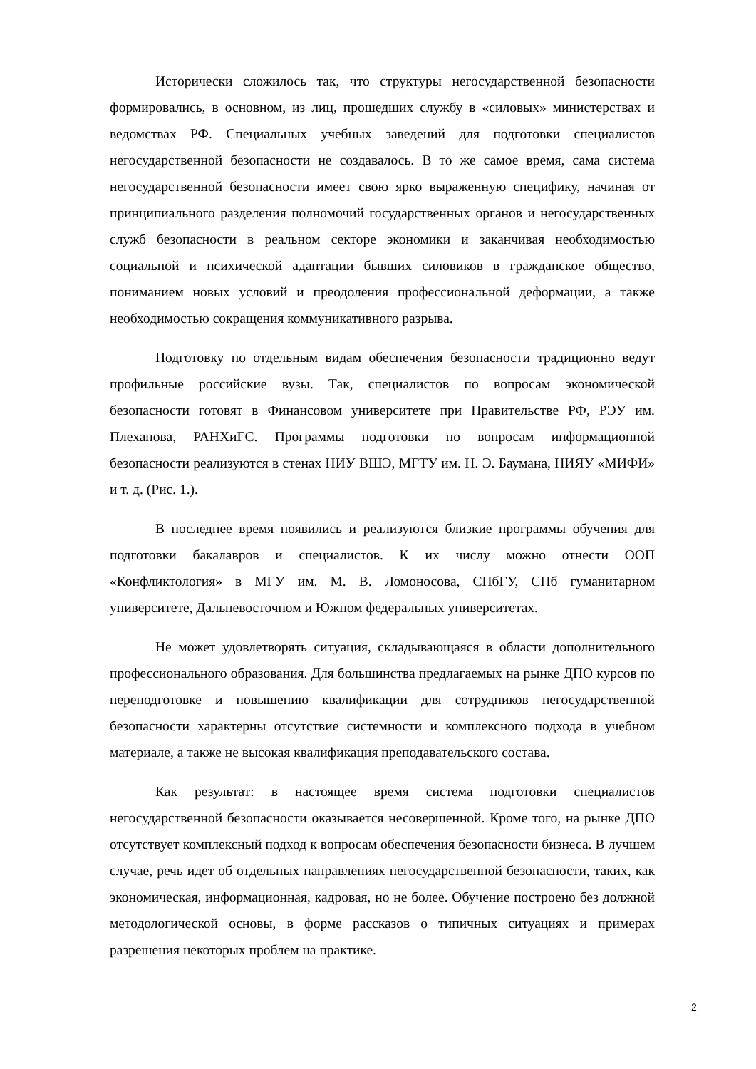Исторически сложилось так, что структуры негосударственной безопасности формировались, в основном, из лиц, прошедших службу в «силовых» министерствах и ведомствах РФ. Специальных учебных заведений для подготовки специалистов негосударственной безопасности не создавалось. В то же самое время, сама система негосударственной безопасности имеет свою ярко выраженную специфику, начиная от принципиального разделения полномочий государственных органов и негосударственных служб безопасности в реальном секторе экономики и заканчивая необходимостью социальной и психической адаптации бывших силовиков в гражданское общество, пониманием новых условий и преодоления профессиональной деформации, а также необходимостью сокращения коммуникативного разрыва.
Подготовку по отдельным видам обеспечения безопасности традиционно ведут профильные российские вузы. Так, специалистов по вопросам экономической безопасности готовят в Финансовом университете при Правительстве РФ, РЭУ им. Плеханова, РАНХиГС. Программы подготовки по вопросам информационной безопасности реализуются в стенах НИУ ВШЭ, МГТУ им. Н. Э. Баумана, НИЯУ «МИФИ» и т. д. (Рис. 1.).
В последнее время появились и реализуются близкие программы обучения для подготовки бакалавров и специалистов. К их числу можно отнести ООП «Конфликтология» в МГУ им. М. В. Ломоносова, СПбГУ, СПб гуманитарном университете, Дальневосточном и Южном федеральных университетах.
Не может удовлетворять ситуация, складывающаяся в области дополнительного профессионального образования. Для большинства предлагаемых на рынке ДПО курсов по переподготовке и повышению квалификации для сотрудников негосударственной безопасности характерны отсутствие системности и комплексного подхода в учебном материале, а также не высокая квалификация преподавательского состава.
Как результат: в настоящее время система подготовки специалистов негосударственной безопасности оказывается несовершенной. Кроме того, на рынке ДПО отсутствует комплексный подход к вопросам обеспечения безопасности бизнеса. В лучшем случае, речь идет об отдельных направлениях негосударственной безопасности, таких, как экономическая, информационная, кадровая, но не более. Обучение построено без должной методологической основы, в форме рассказов о типичных ситуациях и примерах разрешения некоторых проблем на практике.
2